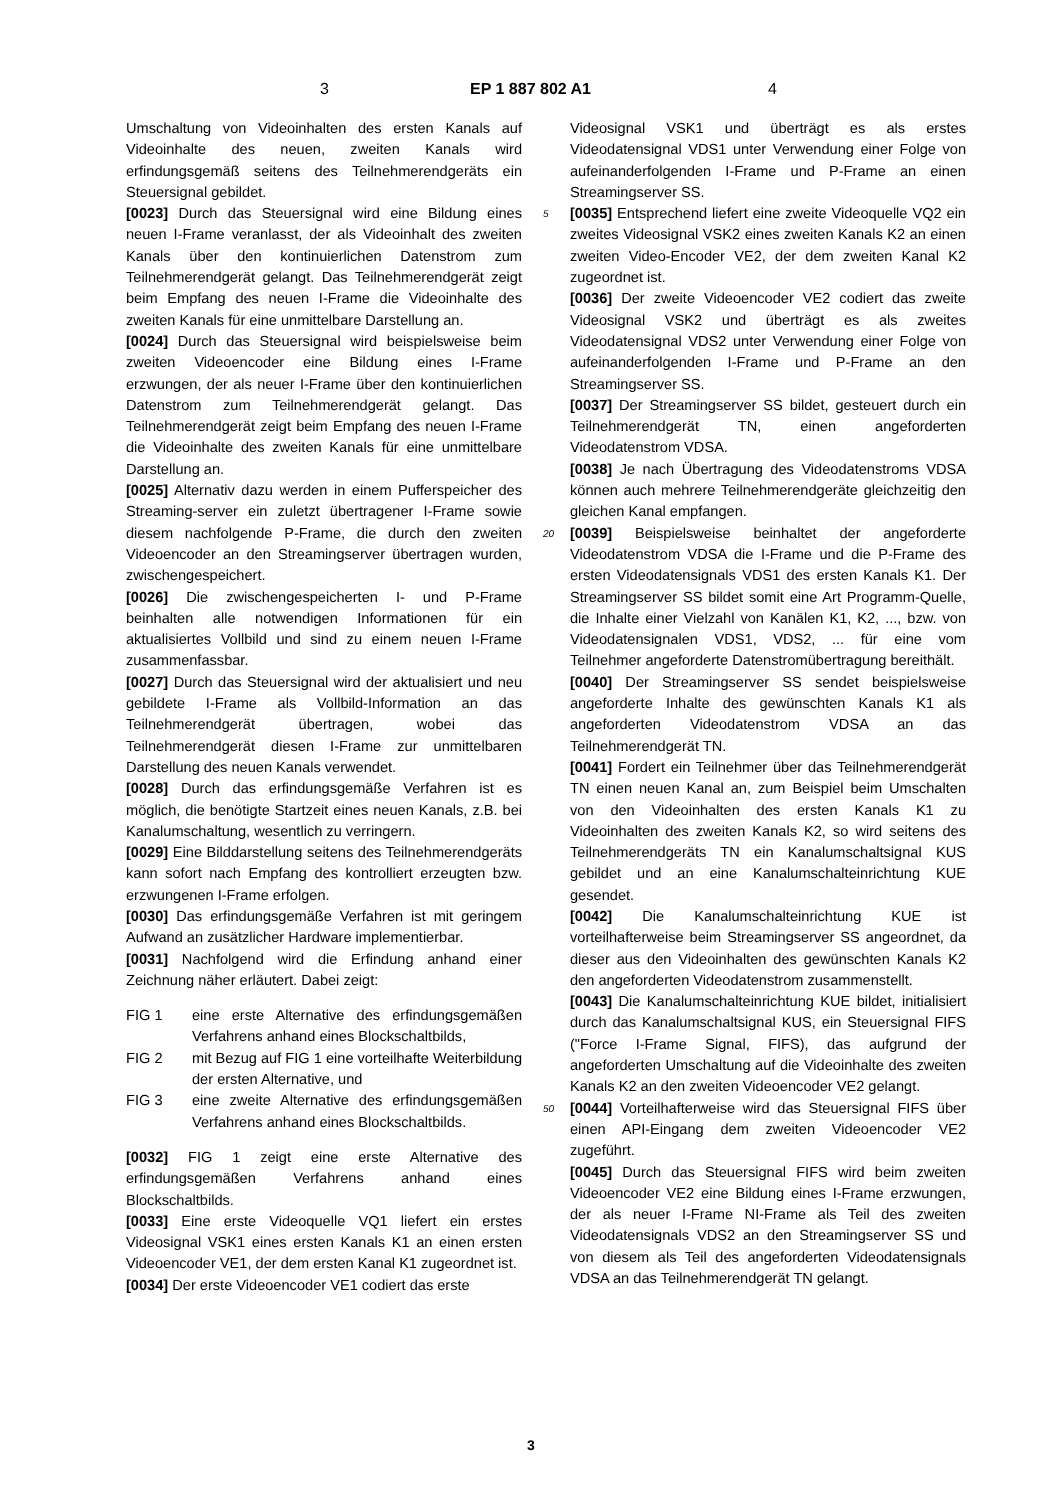3 EP 1 887 802 A1 4
Umschaltung von Videoinhalten des ersten Kanals auf Videoinhalte des neuen, zweiten Kanals wird erfindungsgemäß seitens des Teilnehmerendgeräts ein Steuersignal gebildet.
[0023] Durch das Steuersignal wird eine Bildung eines neuen I-Frame veranlasst, der als Videoinhalt des zweiten Kanals über den kontinuierlichen Datenstrom zum Teilnehmerendgerät gelangt. Das Teilnehmerendgerät zeigt beim Empfang des neuen I-Frame die Videoinhalte des zweiten Kanals für eine unmittelbare Darstellung an.
[0024] Durch das Steuersignal wird beispielsweise beim zweiten Videoencoder eine Bildung eines I-Frame erzwungen, der als neuer I-Frame über den kontinuierlichen Datenstrom zum Teilnehmerendgerät gelangt. Das Teilnehmerendgerät zeigt beim Empfang des neuen I-Frame die Videoinhalte des zweiten Kanals für eine unmittelbare Darstellung an.
[0025] Alternativ dazu werden in einem Pufferspeicher des Streaming-server ein zuletzt übertragener I-Frame sowie diesem nachfolgende P-Frame, die durch den zweiten Videoencoder an den Streamingserver übertragen wurden, zwischengespeichert.
[0026] Die zwischengespeicherten I- und P-Frame beinhalten alle notwendigen Informationen für ein aktualisiertes Vollbild und sind zu einem neuen I-Frame zusammenfassbar.
[0027] Durch das Steuersignal wird der aktualisiert und neu gebildete I-Frame als Vollbild-Information an das Teilnehmerendgerät übertragen, wobei das Teilnehmerendgerät diesen I-Frame zur unmittelbaren Darstellung des neuen Kanals verwendet.
[0028] Durch das erfindungsgemäße Verfahren ist es möglich, die benötigte Startzeit eines neuen Kanals, z.B. bei Kanalumschaltung, wesentlich zu verringern.
[0029] Eine Bilddarstellung seitens des Teilnehmerendgeräts kann sofort nach Empfang des kontrolliert erzeugten bzw. erzwungenen I-Frame erfolgen.
[0030] Das erfindungsgemäße Verfahren ist mit geringem Aufwand an zusätzlicher Hardware implementierbar.
[0031] Nachfolgend wird die Erfindung anhand einer Zeichnung näher erläutert. Dabei zeigt:
| FIG 1 | eine erste Alternative des erfindungsgemäßen Verfahrens anhand eines Blockschaltbilds, |
| FIG 2 | mit Bezug auf FIG 1 eine vorteilhafte Weiterbildung der ersten Alternative, und |
| FIG 3 | eine zweite Alternative des erfindungsgemäßen Verfahrens anhand eines Blockschaltbilds. |
[0032] FIG 1 zeigt eine erste Alternative des erfindungsgemäßen Verfahrens anhand eines Blockschaltbilds.
[0033] Eine erste Videoquelle VQ1 liefert ein erstes Videosignal VSK1 eines ersten Kanals K1 an einen ersten Videoencoder VE1, der dem ersten Kanal K1 zugeordnet ist.
[0034] Der erste Videoencoder VE1 codiert das erste
Videosignal VSK1 und überträgt es als erstes Videodatensignal VDS1 unter Verwendung einer Folge von aufeinanderfolgenden I-Frame und P-Frame an einen Streamingserver SS.
5 [0035] Entsprechend liefert eine zweite Videoquelle VQ2 ein zweites Videosignal VSK2 eines zweiten Kanals K2 an einen zweiten Video-Encoder VE2, der dem zweiten Kanal K2 zugeordnet ist.
[0036] Der zweite Videoencoder VE2 codiert das zweite Videosignal VSK2 und überträgt es als zweites Videodatensignal VDS2 unter Verwendung einer Folge von aufeinanderfolgenden I-Frame und P-Frame an den Streamingserver SS.
[0037] Der Streamingserver SS bildet, gesteuert durch ein Teilnehmerendgerät TN, einen angeforderten Videodatenstrom VDSA.
[0038] Je nach Übertragung des Videodatenstroms VDSA können auch mehrere Teilnehmerendgeräte gleichzeitig den gleichen Kanal empfangen.
20 [0039] Beispielsweise beinhaltet der angeforderte Videodatenstrom VDSA die I-Frame und die P-Frame des ersten Videodatensignals VDS1 des ersten Kanals K1. Der Streamingserver SS bildet somit eine Art Programm-Quelle, die Inhalte einer Vielzahl von Kanälen K1, K2, ..., bzw. von Videodatensignalen VDS1, VDS2, ... für eine vom Teilnehmer angeforderte Datenstromübertragung bereithält.
[0040] Der Streamingserver SS sendet beispielsweise angeforderte Inhalte des gewünschten Kanals K1 als angeforderten Videodatenstrom VDSA an das Teilnehmerendgerät TN.
[0041] Fordert ein Teilnehmer über das Teilnehmerendgerät TN einen neuen Kanal an, zum Beispiel beim Umschalten von den Videoinhalten des ersten Kanals K1 zu Videoinhalten des zweiten Kanals K2, so wird seitens des Teilnehmerendgeräts TN ein Kanalumschaltsignal KUS gebildet und an eine Kanalumschalteinrichtung KUE gesendet.
[0042] Die Kanalumschalteinrichtung KUE ist vorteilhafterweise beim Streamingserver SS angeordnet, da dieser aus den Videoinhalten des gewünschten Kanals K2 den angeforderten Videodatenstrom zusammenstellt.
[0043] Die Kanalumschalteinrichtung KUE bildet, initialisiert durch das Kanalumschaltsignal KUS, ein Steuersignal FIFS ("Force I-Frame Signal, FIFS), das aufgrund der angeforderten Umschaltung auf die Videoinhalte des zweiten Kanals K2 an den zweiten Videoencoder VE2 gelangt.
50 [0044] Vorteilhafterweise wird das Steuersignal FIFS über einen API-Eingang dem zweiten Videoencoder VE2 zugeführt.
[0045] Durch das Steuersignal FIFS wird beim zweiten Videoencoder VE2 eine Bildung eines I-Frame erzwungen, der als neuer I-Frame NI-Frame als Teil des zweiten Videodatensignals VDS2 an den Streamingserver SS und von diesem als Teil des angeforderten Videodatensignals VDSA an das Teilnehmerendgerät TN gelangt.
3